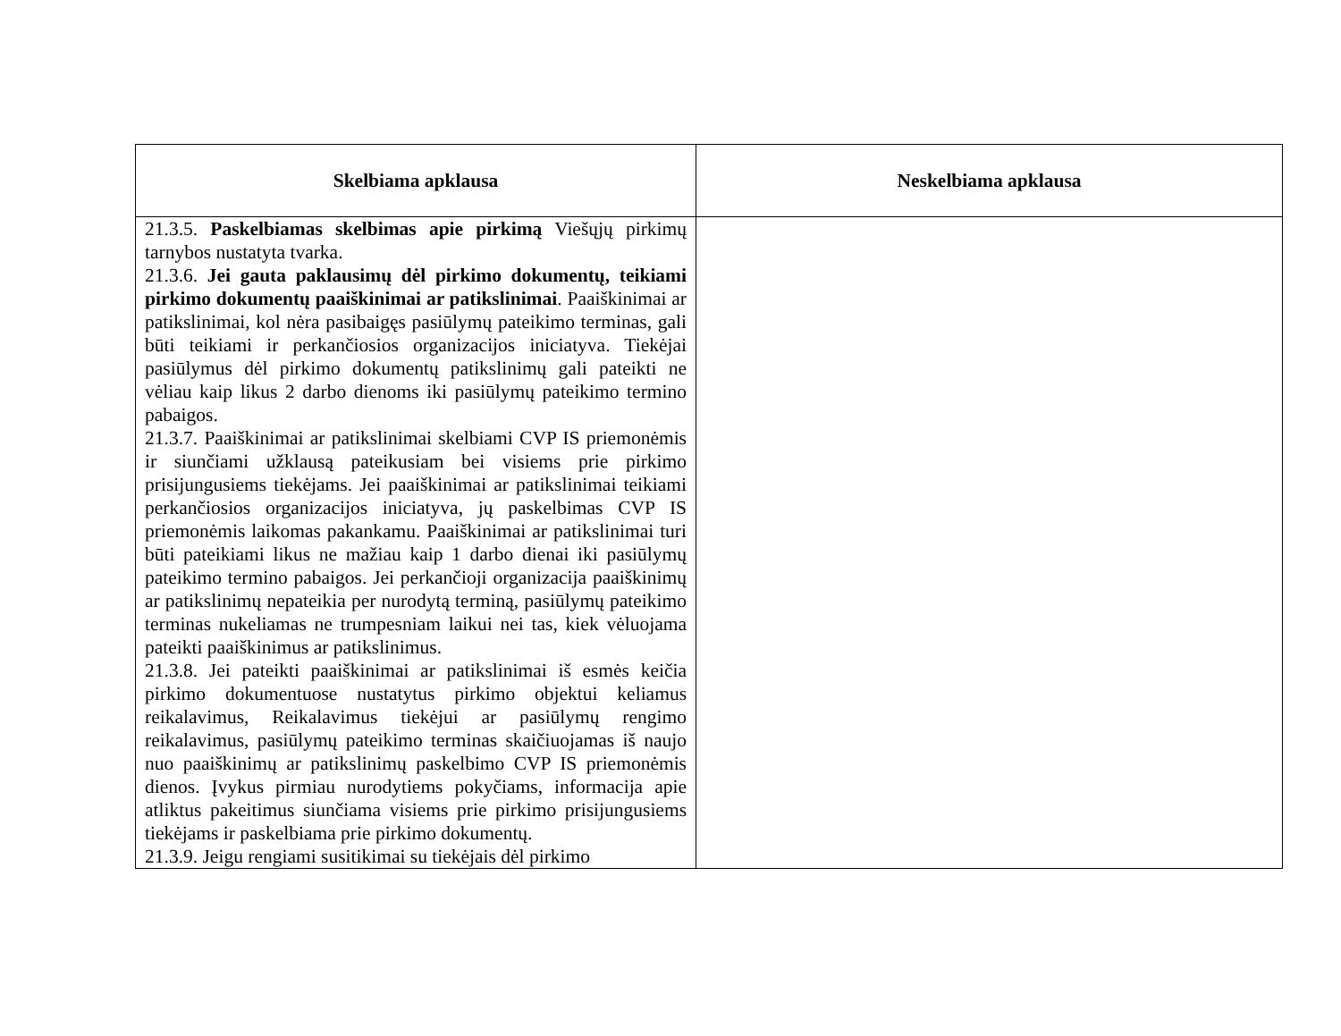| Skelbiama apklausa | Neskelbiama apklausa |
| --- | --- |
| 21.3.5. Paskelbiamas skelbimas apie pirkimą Viešųjų pirkimų tarnybos nustatyta tvarka. 21.3.6. Jei gauta paklausimų dėl pirkimo dokumentų, teikiami pirkimo dokumentų paaiškinimai ar patikslinimai . Paaiškinimai ar patikslinimai, kol nėra pasibaigęs pasiūlymų pateikimo terminas, gali būti teikiami ir perkančiosios organizacijos iniciatyva. Tiekėjai pasiūlymus dėl pirkimo dokumentų patikslinimų gali pateikti ne vėliau kaip likus 2 darbo dienoms iki pasiūlymų pateikimo termino pabaigos. 21.3.7. Paaiškinimai ar patikslinimai skelbiami CVP IS priemonėmis ir siunčiami užklausą pateikusiam bei visiems prie pirkimo prisijungusiems tiekėjams. Jei paaiškinimai ar patikslinimai teikiami perkančiosios organizacijos iniciatyva, jų paskelbimas CVP IS priemonėmis laikomas pakankamu. Paaiškinimai ar patikslinimai turi būti pateikiami likus ne mažiau kaip 1 darbo dienai iki pasiūlymų pateikimo termino pabaigos. Jei perkančioji organizacija paaiškinimų ar patikslinimų nepateikia per nurodytą terminą, pasiūlymų pateikimo terminas nukeliamas ne trumpesniam laikui nei tas, kiek vėluojama pateikti paaiškinimus ar patikslinimus. 21.3.8. Jei pateikti paaiškinimai ar patikslinimai iš esmės keičia pirkimo dokumentuose nustatytus pirkimo objektui keliamus reikalavimus, Reikalavimus tiekėjui ar pasiūlymų rengimo reikalavimus, pasiūlymų pateikimo terminas skaičiuojamas iš naujo nuo paaiškinimų ar patikslinimų paskelbimo CVP IS priemonėmis dienos. Įvykus pirmiau nurodytiems pokyčiams, informacija apie atliktus pakeitimus siunčiama visiems prie pirkimo prisijungusiems tiekėjams ir paskelbiama prie pirkimo dokumentų. 21.3.9. Jeigu rengiami susitikimai su tiekėjais dėl pirkimo | |